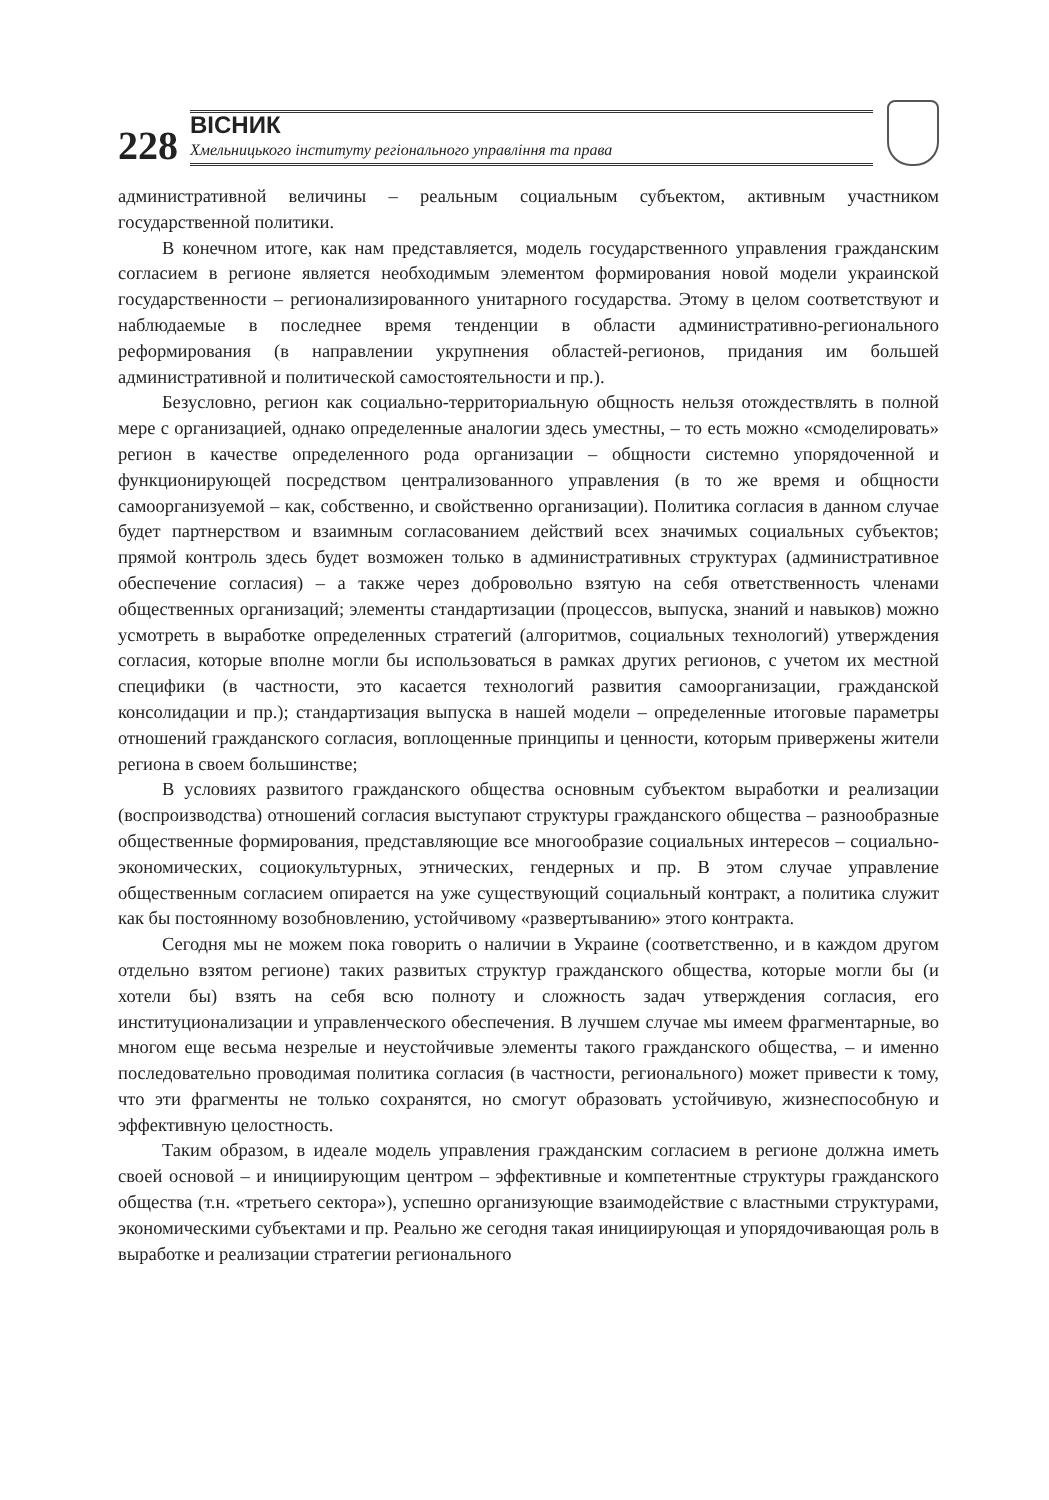228
ВІСНИК
Хмельницького інституту регіонального управління та права
административной величины – реальным социальным субъектом, активным участником государственной политики.
В конечном итоге, как нам представляется, модель государственного управления гражданским согласием в регионе является необходимым элементом формирования новой модели украинской государственности – регионализированного унитарного государства. Этому в целом соответствуют и наблюдаемые в последнее время тенденции в области административно-регионального реформирования (в направлении укрупнения областей-регионов, придания им большей административной и политической самостоятельности и пр.).
Безусловно, регион как социально-территориальную общность нельзя отождествлять в полной мере с организацией, однако определенные аналогии здесь уместны, – то есть можно «смоделировать» регион в качестве определенного рода организации – общности системно упорядоченной и функционирующей посредством централизованного управления (в то же время и общности самоорганизуемой – как, собственно, и свойственно организации). Политика согласия в данном случае будет партнерством и взаимным согласованием действий всех значимых социальных субъектов; прямой контроль здесь будет возможен только в административных структурах (административное обеспечение согласия) – а также через добровольно взятую на себя ответственность членами общественных организаций; элементы стандартизации (процессов, выпуска, знаний и навыков) можно усмотреть в выработке определенных стратегий (алгоритмов, социальных технологий) утверждения согласия, которые вполне могли бы использоваться в рамках других регионов, с учетом их местной специфики (в частности, это касается технологий развития самоорганизации, гражданской консолидации и пр.); стандартизация выпуска в нашей модели – определенные итоговые параметры отношений гражданского согласия, воплощенные принципы и ценности, которым привержены жители региона в своем большинстве;
В условиях развитого гражданского общества основным субъектом выработки и реализации (воспроизводства) отношений согласия выступают структуры гражданского общества – разнообразные общественные формирования, представляющие все многообразие социальных интересов – социально-экономических, социокультурных, этнических, гендерных и пр. В этом случае управление общественным согласием опирается на уже существующий социальный контракт, а политика служит как бы постоянному возобновлению, устойчивому «развертыванию» этого контракта.
Сегодня мы не можем пока говорить о наличии в Украине (соответственно, и в каждом другом отдельно взятом регионе) таких развитых структур гражданского общества, которые могли бы (и хотели бы) взять на себя всю полноту и сложность задач утверждения согласия, его институционализации и управленческого обеспечения. В лучшем случае мы имеем фрагментарные, во многом еще весьма незрелые и неустойчивые элементы такого гражданского общества, – и именно последовательно проводимая политика согласия (в частности, регионального) может привести к тому, что эти фрагменты не только сохранятся, но смогут образовать устойчивую, жизнеспособную и эффективную целостность.
Таким образом, в идеале модель управления гражданским согласием в регионе должна иметь своей основой – и инициирующим центром – эффективные и компетентные структуры гражданского общества (т.н. «третьего сектора»), успешно организующие взаимодействие с властными структурами, экономическими субъектами и пр. Реально же сегодня такая инициирующая и упорядочивающая роль в выработке и реализации стратегии регионального